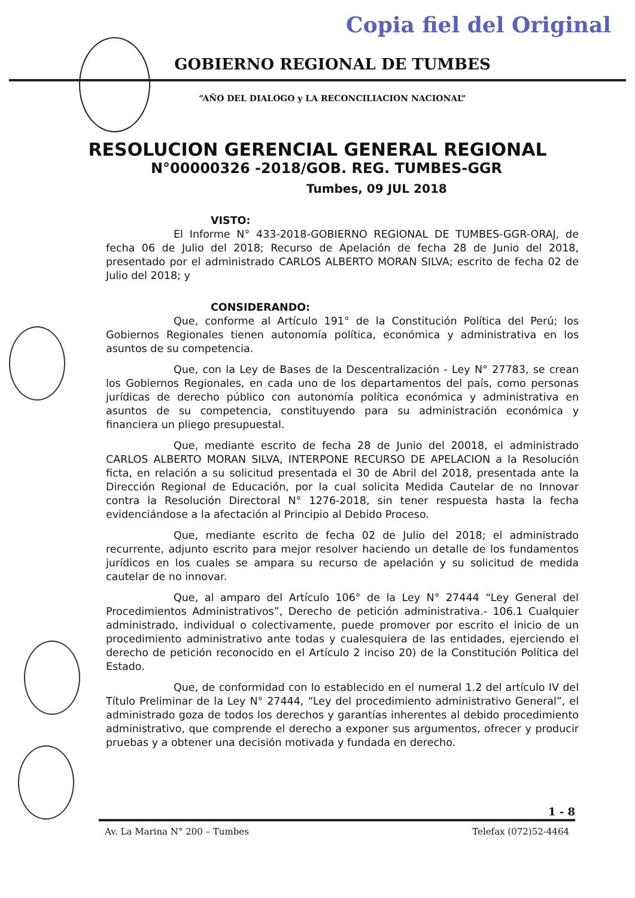Copia fiel del Original
GOBIERNO REGIONAL DE TUMBES
“AÑO DEL DIALOGO y LA RECONCILIACION NACIONAL”
RESOLUCION GERENCIAL GENERAL REGIONAL
N°00000326 -2018/GOB. REG. TUMBES-GGR
Tumbes, 09 JUL 2018
VISTO:
El Informe N° 433-2018-GOBIERNO REGIONAL DE TUMBES-GGR-ORAJ, de fecha 06 de Julio del 2018; Recurso de Apelación de fecha 28 de Junio del 2018, presentado por el administrado CARLOS ALBERTO MORAN SILVA; escrito de fecha 02 de Julio del 2018; y
CONSIDERANDO:
Que, conforme al Artículo 191° de la Constitución Política del Perú; los Gobiernos Regionales tienen autonomía política, económica y administrativa en los asuntos de su competencia.
Que, con la Ley de Bases de la Descentralización - Ley N° 27783, se crean los Gobiernos Regionales, en cada uno de los departamentos del país, como personas jurídicas de derecho público con autonomía política económica y administrativa en asuntos de su competencia, constituyendo para su administración económica y financiera un pliego presupuestal.
Que, mediante escrito de fecha 28 de Junio del 20018, el administrado CARLOS ALBERTO MORAN SILVA, INTERPONE RECURSO DE APELACION a la Resolución ficta, en relación a su solicitud presentada el 30 de Abril del 2018, presentada ante la Dirección Regional de Educación, por la cual solicita Medida Cautelar de no Innovar contra la Resolución Directoral N° 1276-2018, sin tener respuesta hasta la fecha evidenciándose a la afectación al Principio al Debido Proceso.
Que, mediante escrito de fecha 02 de Julio del 2018; el administrado recurrente, adjunto escrito para mejor resolver haciendo un detalle de los fundamentos jurídicos en los cuales se ampara su recurso de apelación y su solicitud de medida cautelar de no innovar.
Que, al amparo del Artículo 106° de la Ley N° 27444 “Ley General del Procedimientos Administrativos”, Derecho de petición administrativa.- 106.1 Cualquier administrado, individual o colectivamente, puede promover por escrito el inicio de un procedimiento administrativo ante todas y cualesquiera de las entidades, ejerciendo el derecho de petición reconocido en el Artículo 2 inciso 20) de la Constitución Política del Estado.
Que, de conformidad con lo establecido en el numeral 1.2 del artículo IV del Título Preliminar de la Ley N° 27444, “Ley del procedimiento administrativo General”, el administrado goza de todos los derechos y garantías inherentes al debido procedimiento administrativo, que comprende el derecho a exponer sus argumentos, ofrecer y producir pruebas y a obtener una decisión motivada y fundada en derecho.
1 - 8
Av. La Marina N° 200 – Tumbes Telefax (072)52-4464